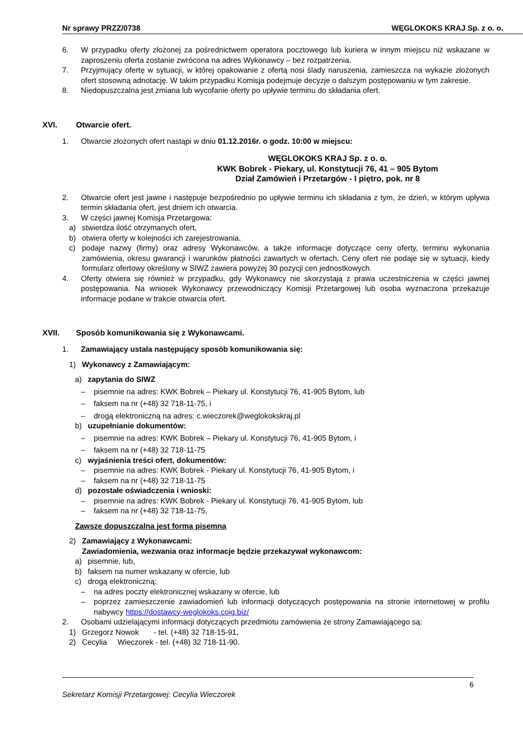Nr sprawy PRZZ/0738 WĘGLOKOKS KRAJ Sp. z o. o.
6. W przypadku oferty złożonej za pośrednictwem operatora pocztowego lub kuriera w innym miejscu niż wskazane w zaproszeniu oferta zostanie zwrócona na adres Wykonawcy – bez rozpatrzenia.
7. Przyjmujący ofertę w sytuacji, w której opakowanie z ofertą nosi ślady naruszenia, zamieszcza na wykazie złożonych ofert stosowną adnotację. W takim przypadku Komisja podejmuje decyzje o dalszym postępowaniu w tym zakresie.
8. Niedopuszczalna jest zmiana lub wycofanie oferty po upływie terminu do składania ofert.
XVI. Otwarcie ofert.
1. Otwarcie złożonych ofert nastąpi w dniu 01.12.2016r. o godz. 10:00 w miejscu:
WĘGLOKOKS KRAJ Sp. z o. o.
KWK Bobrek - Piekary, ul. Konstytucji 76, 41 – 905 Bytom
Dział Zamówień i Przetargów - I piętro, pok. nr 8
2. Otwarcie ofert jest jawne i następuje bezpośrednio po upływie terminu ich składania z tym, że dzień, w którym upływa termin składania ofert, jest dniem ich otwarcia.
3. W części jawnej Komisja Przetargowa:
a) stwierdza ilość otrzymanych ofert,
b) otwiera oferty w kolejności ich zarejestrowania,
c) podaje nazwy (firmy) oraz adresy Wykonawców, a także informacje dotyczące ceny oferty, terminu wykonania zamówienia, okresu gwarancji i warunków płatności zawartych w ofertach. Ceny ofert nie podaje się w sytuacji, kiedy formularz ofertowy określony w SIWZ zawiera powyżej 30 pozycji cen jednostkowych.
4. Oferty otwiera się również w przypadku, gdy Wykonawcy nie skorzystają z prawa uczestniczenia w części jawnej postępowania. Na wniosek Wykonawcy przewodniczący Komisji Przetargowej lub osoba wyznaczona przekazuje informacje podane w trakcie otwarcia ofert.
XVII. Sposób komunikowania się z Wykonawcami.
1. Zamawiający ustala następujący sposób komunikowania się:
1) Wykonawcy z Zamawiającym:
a) zapytania do SIWZ
– pisemnie na adres: KWK Bobrek – Piekary ul. Konstytucji 76, 41-905 Bytom, lub
– faksem na nr (+48) 32 718-11-75, i
– drogą elektroniczną na adres: c.wieczorek@weglokokskraj.pl
b) uzupełnianie dokumentów:
– pisemnie na adres: KWK Bobrek – Piekary ul. Konstytucji 76, 41-905 Bytom, i
– faksem na nr (+48) 32 718-11-75
c) wyjaśnienia treści ofert, dokumentów:
– pisemnie na adres: KWK Bobrek - Piekary ul. Konstytucji 76, 41-905 Bytom, i
– faksem na nr (+48) 32 718-11-75
d) pozostałe oświadczenia i wnioski:
– pisemnie na adres: KWK Bobrek - Piekary ul. Konstytucji 76, 41-905 Bytom, lub
– faksem na nr (+48) 32 718-11-75,
Zawsze dopuszczalna jest forma pisemna
2) Zamawiający z Wykonawcami:
Zawiadomienia, wezwania oraz informacje będzie przekazywał wykonawcom:
a) pisemnie, lub,
b) faksem na numer wskazany w ofercie, lub
c) drogą elektroniczną:
– na adres poczty elektronicznej wskazany w ofercie, lub
– poprzez zamieszczenie zawiadomień lub informacji dotyczących postępowania na stronie internetowej w profilu nabywcy https://dostawcy-weglokoks.coig.biz/
2. Osobami udzielającymi informacji dotyczących przedmiotu zamówienia ze strony Zamawiającego są:
1) Grzegorz Nowok - tel. (+48) 32 718-15-91,
2) Cecylia Wieczorek - tel. (+48) 32 718-11-90.
6
Sekretarz Komisji Przetargowej: Cecylia Wieczorek